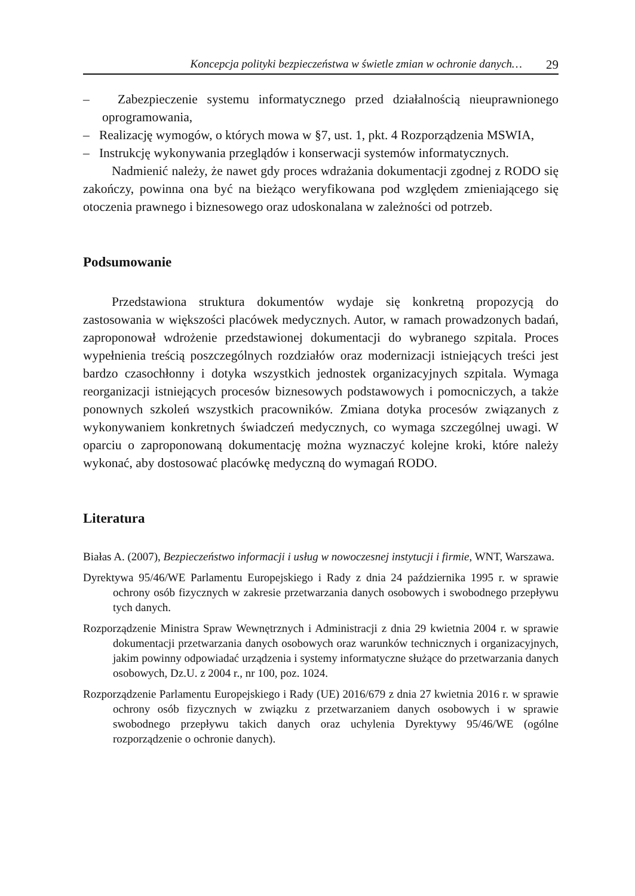Koncepcja polityki bezpieczeństwa w świetle zmian w ochronie danych… 29
– Zabezpieczenie systemu informatycznego przed działalnością nieuprawnionego oprogramowania,
– Realizację wymogów, o których mowa w §7, ust. 1, pkt. 4 Rozporządzenia MSWIA,
– Instrukcję wykonywania przeglądów i konserwacji systemów informatycznych.
Nadmienić należy, że nawet gdy proces wdrażania dokumentacji zgodnej z RODO się zakończy, powinna ona być na bieżąco weryfikowana pod względem zmieniającego się otoczenia prawnego i biznesowego oraz udoskonalana w zależności od potrzeb.
Podsumowanie
Przedstawiona struktura dokumentów wydaje się konkretną propozycją do zastosowania w większości placówek medycznych. Autor, w ramach prowadzonych badań, zaproponował wdrożenie przedstawionej dokumentacji do wybranego szpitala. Proces wypełnienia treścią poszczególnych rozdziałów oraz modernizacji istniejących treści jest bardzo czasochłonny i dotyka wszystkich jednostek organizacyjnych szpitala. Wymaga reorganizacji istniejących procesów biznesowych podstawowych i pomocniczych, a także ponownych szkoleń wszystkich pracowników. Zmiana dotyka procesów związanych z wykonywaniem konkretnych świadczeń medycznych, co wymaga szczególnej uwagi. W oparciu o zaproponowaną dokumentację można wyznaczyć kolejne kroki, które należy wykonać, aby dostosować placówkę medyczną do wymagań RODO.
Literatura
Białas A. (2007), Bezpieczeństwo informacji i usług w nowoczesnej instytucji i firmie, WNT, Warszawa.
Dyrektywa 95/46/WE Parlamentu Europejskiego i Rady z dnia 24 października 1995 r. w sprawie ochrony osób fizycznych w zakresie przetwarzania danych osobowych i swobodnego przepływu tych danych.
Rozporządzenie Ministra Spraw Wewnętrznych i Administracji z dnia 29 kwietnia 2004 r. w sprawie dokumentacji przetwarzania danych osobowych oraz warunków technicznych i organizacyjnych, jakim powinny odpowiadać urządzenia i systemy informatyczne służące do przetwarzania danych osobowych, Dz.U. z 2004 r., nr 100, poz. 1024.
Rozporządzenie Parlamentu Europejskiego i Rady (UE) 2016/679 z dnia 27 kwietnia 2016 r. w sprawie ochrony osób fizycznych w związku z przetwarzaniem danych osobowych i w sprawie swobodnego przepływu takich danych oraz uchylenia Dyrektywy 95/46/WE (ogólne rozporządzenie o ochronie danych).